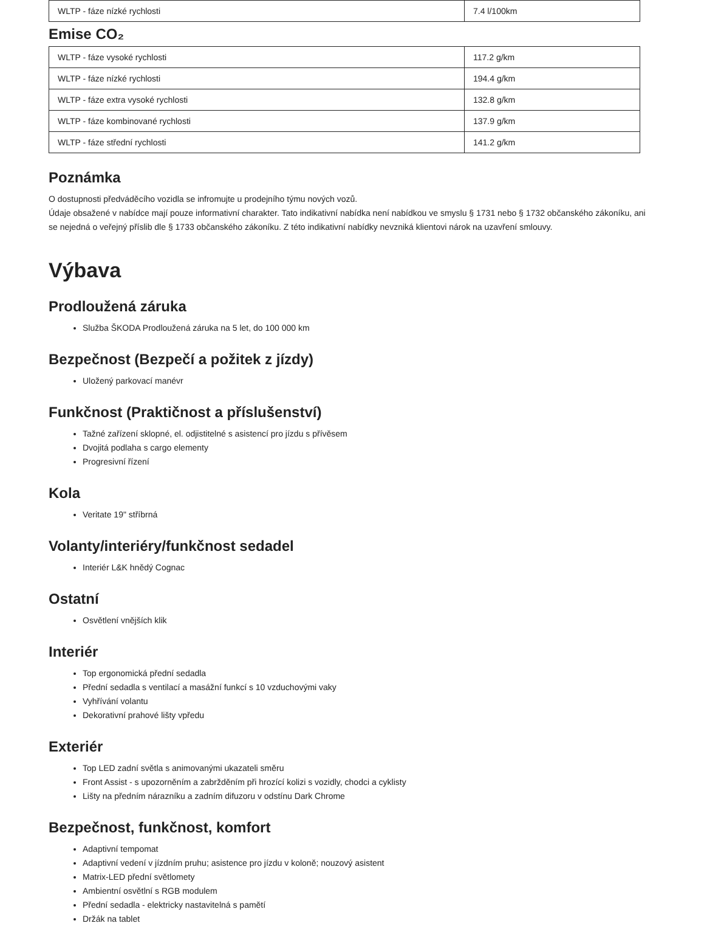| WLTP - fáze nízké rychlosti | 7.4 l/100km |
Emise CO₂
| WLTP - fáze vysoké rychlosti | 117.2 g/km |
| WLTP - fáze nízké rychlosti | 194.4 g/km |
| WLTP - fáze extra vysoké rychlosti | 132.8 g/km |
| WLTP - fáze kombinované rychlosti | 137.9 g/km |
| WLTP - fáze střední rychlosti | 141.2 g/km |
Poznámka
O dostupnosti předváděcího vozidla se infromujte u prodejního týmu nových vozů.
Údaje obsažené v nabídce mají pouze informativní charakter. Tato indikativní nabídka není nabídkou ve smyslu § 1731 nebo § 1732 občanského zákoníku, ani se nejedná o veřejný příslib dle § 1733 občanského zákoníku. Z této indikativní nabídky nevzniká klientovi nárok na uzavření smlouvy.
Výbava
Prodloužená záruka
Služba ŠKODA Prodloužená záruka na 5 let, do 100 000 km
Bezpečnost (Bezpečí a požitek z jízdy)
Uložený parkovací manévr
Funkčnost (Praktičnost a příslušenství)
Tažné zařízení sklopné, el. odjistitelné s asistencí pro jízdu s přívěsem
Dvojitá podlaha s cargo elementy
Progresivní řízení
Kola
Veritate 19" stříbrná
Volanty/interiéry/funkčnost sedadel
Interiér L&K hnědý Cognac
Ostatní
Osvětlení vnějších klik
Interiér
Top ergonomická přední sedadla
Přední sedadla s ventilací a masážní funkcí s 10 vzduchovými vaky
Vyhřívání volantu
Dekorativní prahové lišty vpředu
Exteriér
Top LED zadní světla s animovanými ukazateli směru
Front Assist - s upozorněním a zabržděním při hrozící kolizi s vozidly, chodci a cyklisty
Lišty na předním nárazníku a zadním difuzoru v odstínu Dark Chrome
Bezpečnost, funkčnost, komfort
Adaptivní tempomat
Adaptivní vedení v jízdním pruhu; asistence pro jízdu v koloně; nouzový asistent
Matrix-LED přední světlomety
Ambientní osvětlní s RGB modulem
Přední sedadla - elektricky nastavitelná s pamětí
Držák na tablet